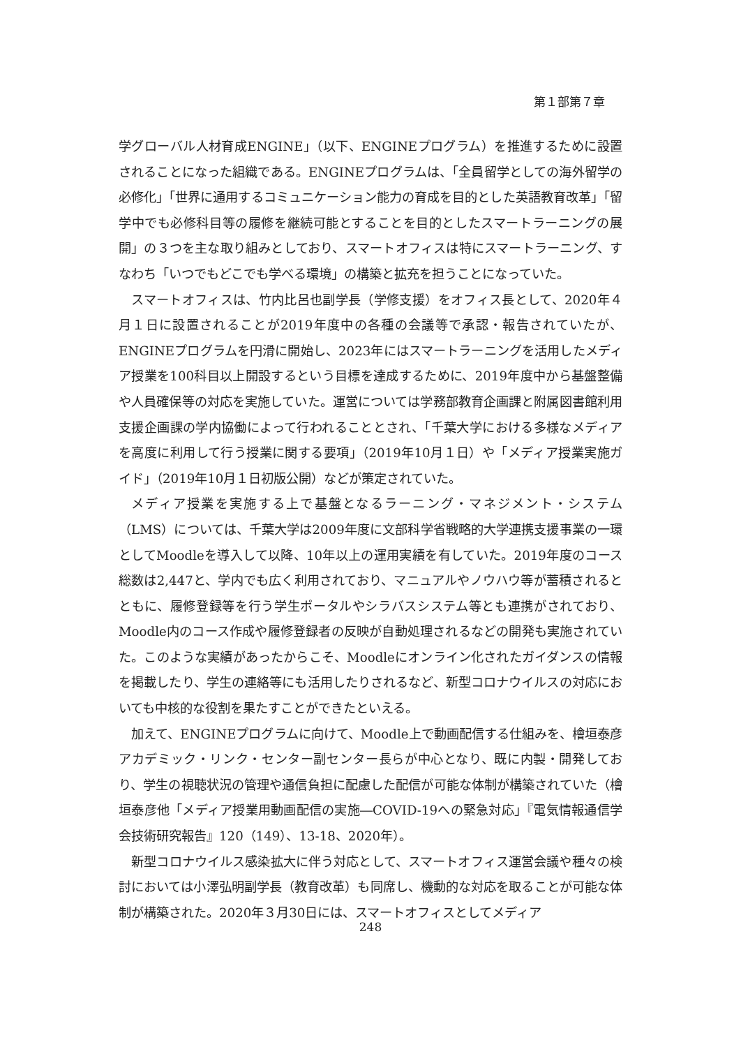第１部第７章
学グローバル人材育成ENGINE」（以下、ENGINEプログラム）を推進するために設置されることになった組織である。ENGINEプログラムは、「全員留学としての海外留学の必修化」「世界に通用するコミュニケーション能力の育成を目的とした英語教育改革」「留学中でも必修科目等の履修を継続可能とすることを目的としたスマートラーニングの展開」の３つを主な取り組みとしており、スマートオフィスは特にスマートラーニング、すなわち「いつでもどこでも学べる環境」の構築と拡充を担うことになっていた。
スマートオフィスは、竹内比呂也副学長（学修支援）をオフィス長として、2020年４月１日に設置されることが2019年度中の各種の会議等で承認・報告されていたが、ENGINEプログラムを円滑に開始し、2023年にはスマートラーニングを活用したメディア授業を100科目以上開設するという目標を達成するために、2019年度中から基盤整備や人員確保等の対応を実施していた。運営については学務部教育企画課と附属図書館利用支援企画課の学内協働によって行われることとされ、「千葉大学における多様なメディアを高度に利用して行う授業に関する要項」（2019年10月１日）や「メディア授業実施ガイド」（2019年10月１日初版公開）などが策定されていた。
メディア授業を実施する上で基盤となるラーニング・マネジメント・システム（LMS）については、千葉大学は2009年度に文部科学省戦略的大学連携支援事業の一環としてMoodleを導入して以降、10年以上の運用実績を有していた。2019年度のコース総数は2,447と、学内でも広く利用されており、マニュアルやノウハウ等が蓄積されるとともに、履修登録等を行う学生ポータルやシラバスシステム等とも連携がされており、Moodle内のコース作成や履修登録者の反映が自動処理されるなどの開発も実施されていた。このような実績があったからこそ、Moodleにオンライン化されたガイダンスの情報を掲載したり、学生の連絡等にも活用したりされるなど、新型コロナウイルスの対応においても中核的な役割を果たすことができたといえる。
加えて、ENGINEプログラムに向けて、Moodle上で動画配信する仕組みを、檜垣泰彦アカデミック・リンク・センター副センター長らが中心となり、既に内製・開発しており、学生の視聴状況の管理や通信負担に配慮した配信が可能な体制が構築されていた（檜垣泰彦他「メディア授業用動画配信の実施―COVID-19への緊急対応」『電気情報通信学会技術研究報告』120（149）、13-18、2020年）。
新型コロナウイルス感染拡大に伴う対応として、スマートオフィス運営会議や種々の検討においては小澤弘明副学長（教育改革）も同席し、機動的な対応を取ることが可能な体制が構築された。2020年３月30日には、スマートオフィスとしてメディア
248